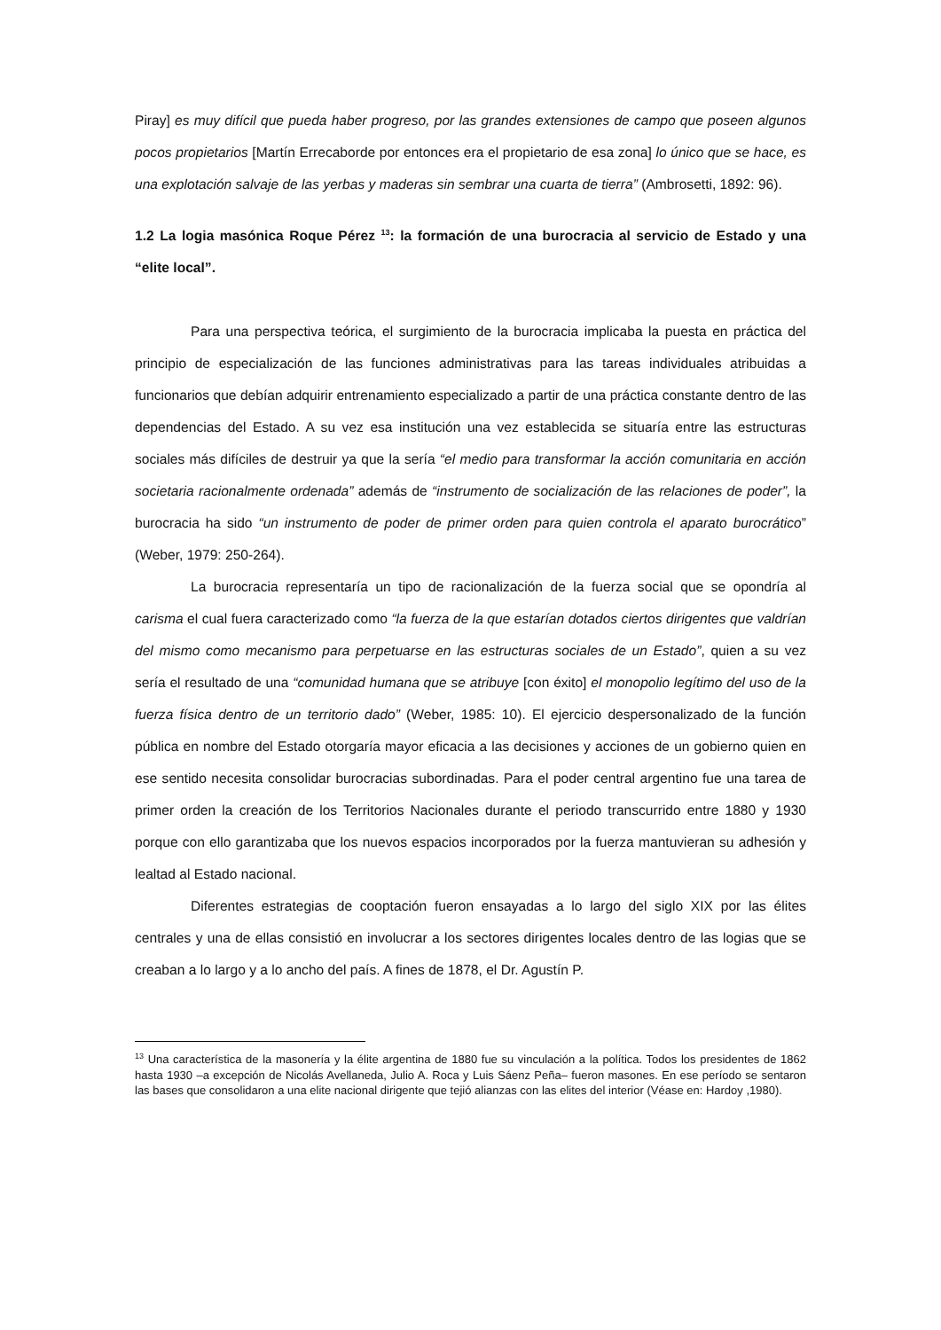Piray] es muy difícil que pueda haber progreso, por las grandes extensiones de campo que poseen algunos pocos propietarios [Martín Errecaborde por entonces era el propietario de esa zona] lo único que se hace, es una explotación salvaje de las yerbas y maderas sin sembrar una cuarta de tierra” (Ambrosetti, 1892: 96).
1.2 La logia masónica Roque Pérez <sup>13</sup>: la formación de una burocracia al servicio de Estado y una “elite local”.
Para una perspectiva teórica, el surgimiento de la burocracia implicaba la puesta en práctica del principio de especialización de las funciones administrativas para las tareas individuales atribuidas a funcionarios que debían adquirir entrenamiento especializado a partir de una práctica constante dentro de las dependencias del Estado. A su vez esa institución una vez establecida se situaría entre las estructuras sociales más difíciles de destruir ya que la sería “el medio para transformar la acción comunitaria en acción societaria racionalmente ordenada” además de “instrumento de socialización de las relaciones de poder”, la burocracia ha sido “un instrumento de poder de primer orden para quien controla el aparato burocrático” (Weber, 1979: 250-264).
La burocracia representaría un tipo de racionalización de la fuerza social que se opondría al carisma el cual fuera caracterizado como “la fuerza de la que estarían dotados ciertos dirigentes que valdrían del mismo como mecanismo para perpetuarse en las estructuras sociales de un Estado”, quien a su vez sería el resultado de una “comunidad humana que se atribuye [con éxito] el monopolio legítimo del uso de la fuerza física dentro de un territorio dado” (Weber, 1985: 10). El ejercicio despersonalizado de la función pública en nombre del Estado otorgaría mayor eficacia a las decisiones y acciones de un gobierno quien en ese sentido necesita consolidar burocracias subordinadas. Para el poder central argentino fue una tarea de primer orden la creación de los Territorios Nacionales durante el periodo transcurrido entre 1880 y 1930 porque con ello garantizaba que los nuevos espacios incorporados por la fuerza mantuvieran su adhesión y lealtad al Estado nacional.
Diferentes estrategias de cooptación fueron ensayadas a lo largo del siglo XIX por las élites centrales y una de ellas consistió en involucrar a los sectores dirigentes locales dentro de las logias que se creaban a lo largo y a lo ancho del país. A fines de 1878, el Dr. Agustín P.
<sup>13</sup> Una característica de la masonería y la élite argentina de 1880 fue su vinculación a la política. Todos los presidentes de 1862 hasta 1930 –a excepción de Nicolás Avellaneda, Julio A. Roca y Luis Sáenz Peña– fueron masones. En ese período se sentaron las bases que consolidaron a una elite nacional dirigente que tejió alianzas con las elites del interior (Véase en: Hardoy ,1980).